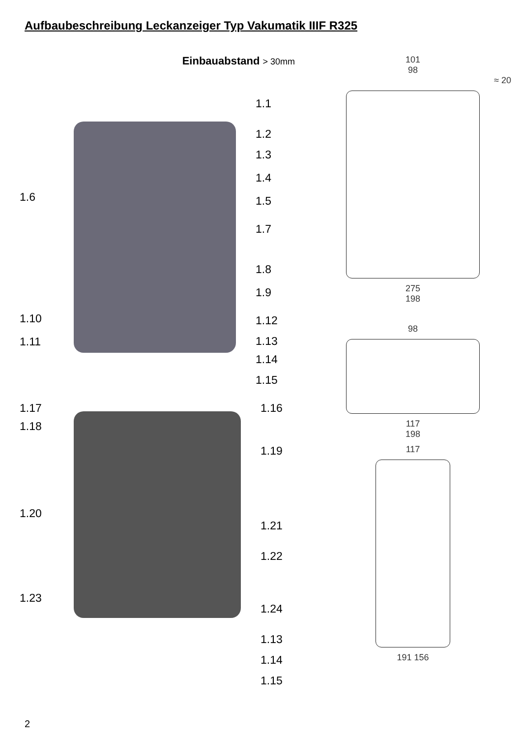Aufbaubeschreibung Leckanzeiger Typ Vakumatik IIIF R325
Einbauabstand > 30mm
1.6
1.10
1.11
1.1
1.2
1.3
1.4
1.5
1.7
1.8
1.9
1.12
1.13
1.14
1.15
1.17
1.18
1.20
1.23
1.16
1.19
1.21
1.22
1.24
1.13
1.14
1.15
101
98
≈ 20
275
198
98
117
198
117
191 156
2